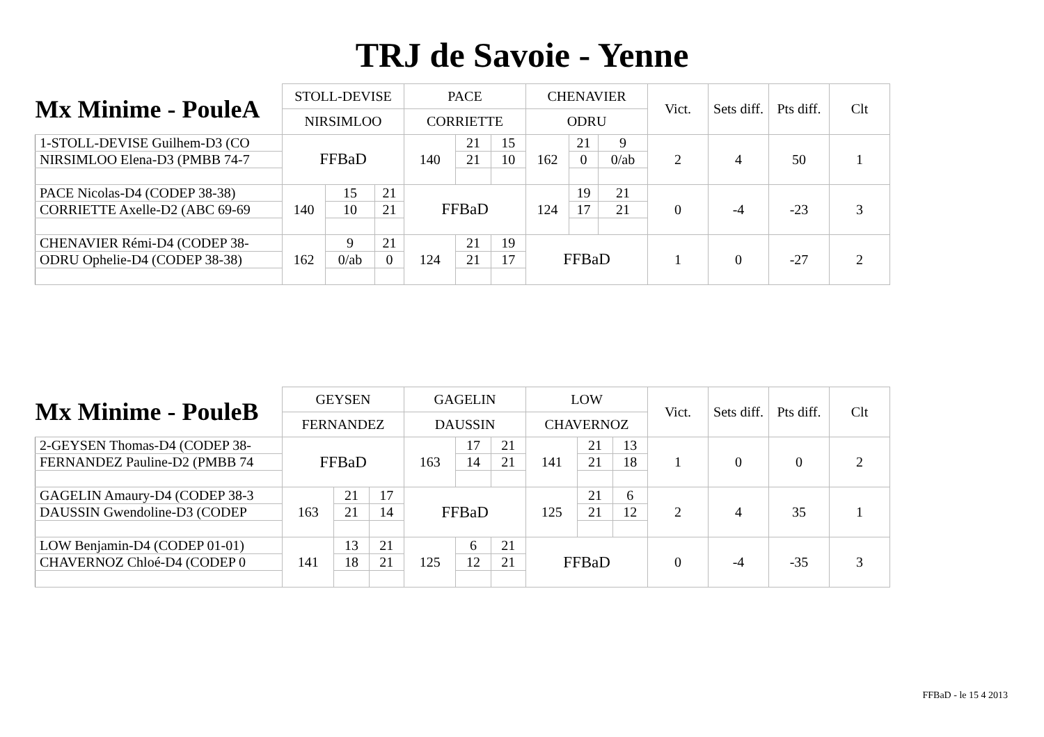TRJ de Savoie - Yenne
| Mx Minime - PouleA | STOLL-DEVISE | | | PACE | | | CHENAVIER | | | Vict. | Sets diff. | Pts diff. | Clt |
| --- | --- | --- | --- | --- | --- | --- | --- | --- | --- | --- | --- | --- | --- |
| | NIRSIMLOO | | | CORRIETTE | | | ODRU | | | | | | |
| 1-STOLL-DEVISE Guilhem-D3 (CO | FFBaD | | | 140 | 21 | 15 | 162 | 21 | 9 | 2 | 4 | 50 | 1 |
| NIRSIMLOO Elena-D3 (PMBB 74-7 | | | | | 21 | 10 | | 0 | 0/ab | | | | |
| PACE Nicolas-D4 (CODEP 38-38) | 140 | 15 | 21 | FFBaD | | | 124 | 19 | 21 | 0 | -4 | -23 | 3 |
| CORRIETTE Axelle-D2 (ABC 69-69 | | 10 | 21 | | | | | 17 | 21 | | | | |
| CHENAVIER Rémi-D4 (CODEP 38- | 162 | 9 | 21 | 124 | 21 | 19 | FFBaD | | | 1 | 0 | -27 | 2 |
| ODRU Ophelie-D4 (CODEP 38-38) | | 0/ab | 0 | | 21 | 17 | | | | | | | |
| Mx Minime - PouleB | GEYSEN | | | GAGELIN | | | LOW | | | Vict. | Sets diff. | Pts diff. | Clt |
| --- | --- | --- | --- | --- | --- | --- | --- | --- | --- | --- | --- | --- | --- |
| | FERNANDEZ | | | DAUSSIN | | | CHAVERNOZ | | | | | | |
| 2-GEYSEN Thomas-D4 (CODEP 38- | FFBaD | | | 163 | 17 | 21 | 141 | 21 | 13 | 1 | 0 | 0 | 2 |
| FERNANDEZ Pauline-D2 (PMBB 74 | | | | | 14 | 21 | | 21 | 18 | | | | |
| GAGELIN Amaury-D4 (CODEP 38-3 | 163 | 21 | 17 | FFBaD | | | 125 | 21 | 6 | 2 | 4 | 35 | 1 |
| DAUSSIN Gwendoline-D3 (CODEP | | 21 | 14 | | | | | 21 | 12 | | | | |
| LOW Benjamin-D4 (CODEP 01-01) | 141 | 13 | 21 | 125 | 6 | 21 | FFBaD | | | 0 | -4 | -35 | 3 |
| CHAVERNOZ Chloé-D4 (CODEP 0 | | 18 | 21 | | 12 | 21 | | | | | | | |
FFBaD - le 15 4 2013